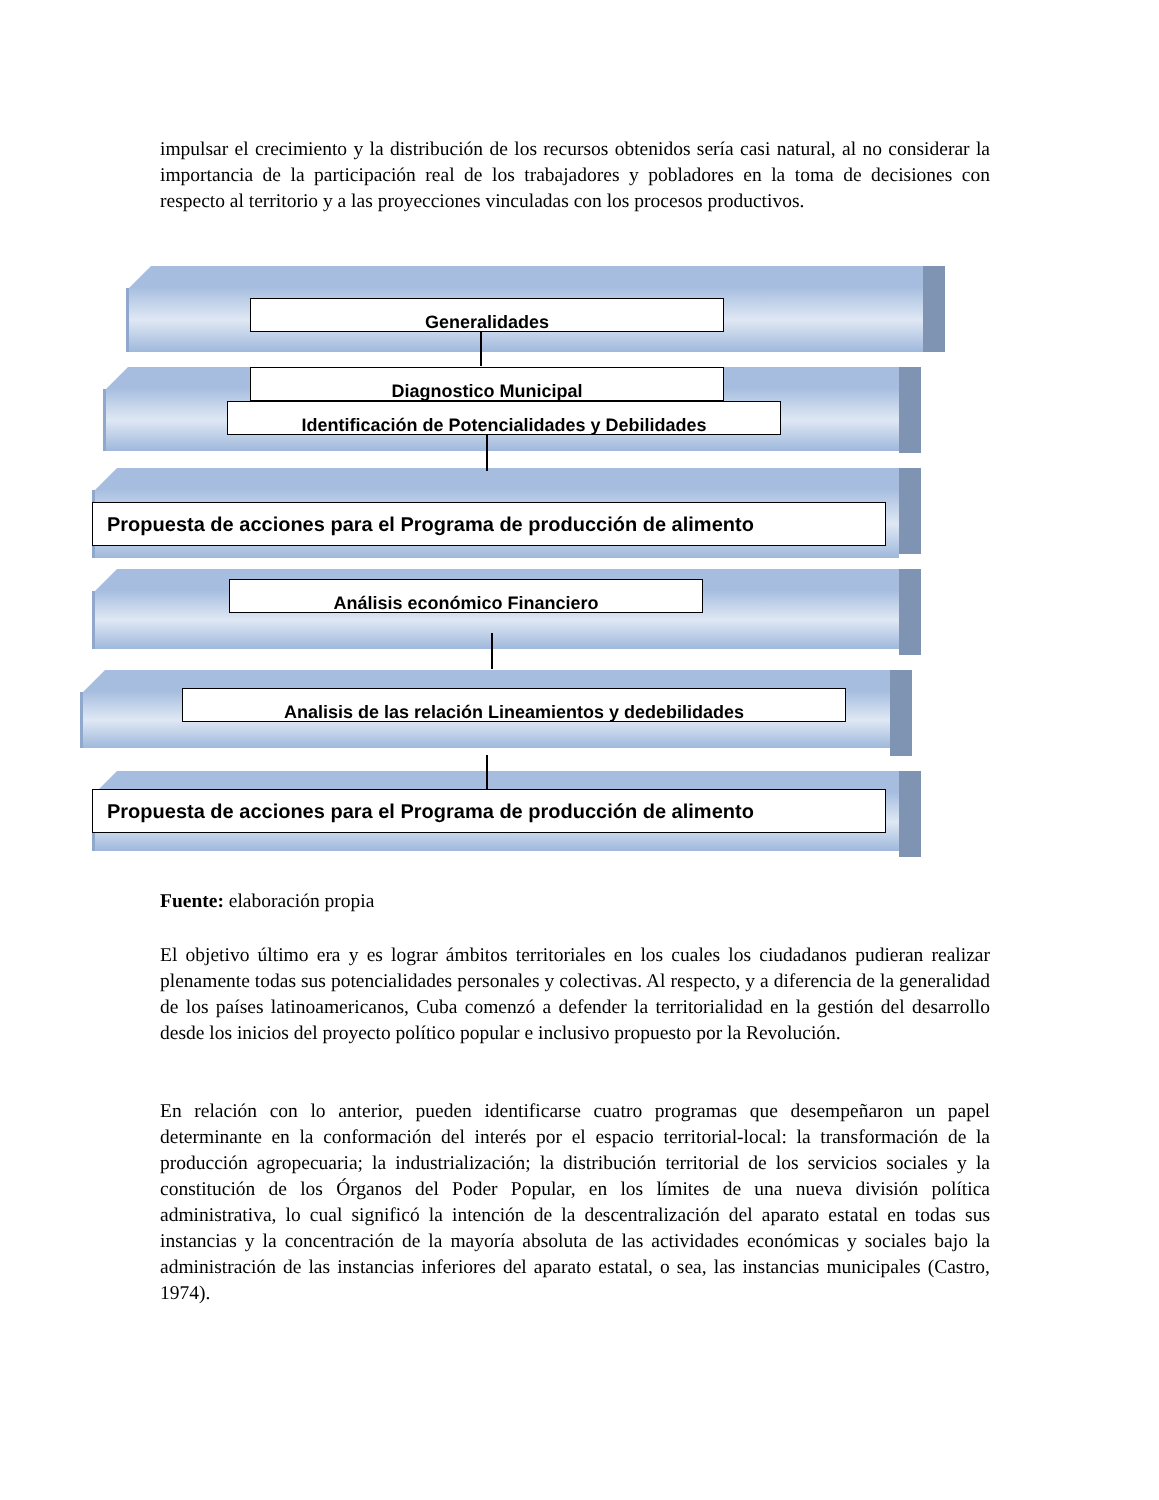impulsar el crecimiento y la distribución de los recursos obtenidos sería casi natural, al no considerar la importancia de la participación real de los trabajadores y pobladores en la toma de decisiones con respecto al territorio y a las proyecciones vinculadas con los procesos productivos.
Generalidades
Diagnostico Municipal
Identificación de Potencialidades y Debilidades
Propuesta de acciones para el Programa de producción de alimento
Análisis económico Financiero
Analisis de las relación Lineamientos y dedebilidades
Propuesta de acciones para el Programa de producción de alimento
Fuente: elaboración propia
El objetivo último era y es lograr ámbitos territoriales en los cuales los ciudadanos pudieran realizar plenamente todas sus potencialidades personales y colectivas. Al respecto, y a diferencia de la generalidad de los países latinoamericanos, Cuba comenzó a defender la territorialidad en la gestión del desarrollo desde los inicios del proyecto político popular e inclusivo propuesto por la Revolución.
En relación con lo anterior, pueden identificarse cuatro programas que desempeñaron un papel determinante en la conformación del interés por el espacio territorial-local: la transformación de la producción agropecuaria; la industrialización; la distribución territorial de los servicios sociales y la constitución de los Órganos del Poder Popular, en los límites de una nueva división política administrativa, lo cual significó la intención de la descentralización del aparato estatal en todas sus instancias y la concentración de la mayoría absoluta de las actividades económicas y sociales bajo la administración de las instancias inferiores del aparato estatal, o sea, las instancias municipales (Castro, 1974).